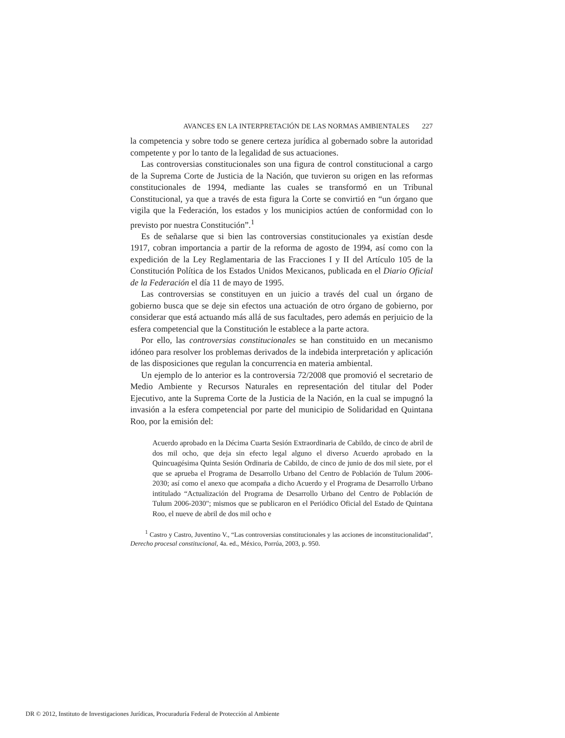AVANCES EN LA INTERPRETACIÓN DE LAS NORMAS AMBIENTALES 227
la competencia y sobre todo se genere certeza jurídica al gobernado sobre la autoridad competente y por lo tanto de la legalidad de sus actuaciones.
Las controversias constitucionales son una figura de control constitucional a cargo de la Suprema Corte de Justicia de la Nación, que tuvieron su origen en las reformas constitucionales de 1994, mediante las cuales se transformó en un Tribunal Constitucional, ya que a través de esta figura la Corte se convirtió en “un órgano que vigila que la Federación, los estados y los municipios actúen de conformidad con lo previsto por nuestra Constitución”.<sup>1</sup>
Es de señalarse que si bien las controversias constitucionales ya existían desde 1917, cobran importancia a partir de la reforma de agosto de 1994, así como con la expedición de la Ley Reglamentaria de las Fracciones I y II del Artículo 105 de la Constitución Política de los Estados Unidos Mexicanos, publicada en el Diario Oficial de la Federación el día 11 de mayo de 1995.
Las controversias se constituyen en un juicio a través del cual un órgano de gobierno busca que se deje sin efectos una actuación de otro órgano de gobierno, por considerar que está actuando más allá de sus facultades, pero además en perjuicio de la esfera competencial que la Constitución le establece a la parte actora.
Por ello, las controversias constitucionales se han constituido en un mecanismo idóneo para resolver los problemas derivados de la indebida interpretación y aplicación de las disposiciones que regulan la concurrencia en materia ambiental.
Un ejemplo de lo anterior es la controversia 72/2008 que promovió el secretario de Medio Ambiente y Recursos Naturales en representación del titular del Poder Ejecutivo, ante la Suprema Corte de la Justicia de la Nación, en la cual se impugnó la invasión a la esfera competencial por parte del municipio de Solidaridad en Quintana Roo, por la emisión del:
Acuerdo aprobado en la Décima Cuarta Sesión Extraordinaria de Cabildo, de cinco de abril de dos mil ocho, que deja sin efecto legal alguno el diverso Acuerdo aprobado en la Quincuagésima Quinta Sesión Ordinaria de Cabildo, de cinco de junio de dos mil siete, por el que se aprueba el Programa de Desarrollo Urbano del Centro de Población de Tulum 2006-2030; así como el anexo que acompaña a dicho Acuerdo y el Programa de Desarrollo Urbano intitulado “Actualización del Programa de Desarrollo Urbano del Centro de Población de Tulum 2006-2030"; mismos que se publicaron en el Periódico Oficial del Estado de Quintana Roo, el nueve de abril de dos mil ocho e
<sup>1</sup> Castro y Castro, Juventino V., “Las controversias constitucionales y las acciones de inconstitucionalidad”, Derecho procesal constitucional, 4a. ed., México, Porrúa, 2003, p. 950.
DR © 2012, Instituto de Investigaciones Jurídicas, Procuraduría Federal de Protección al Ambiente